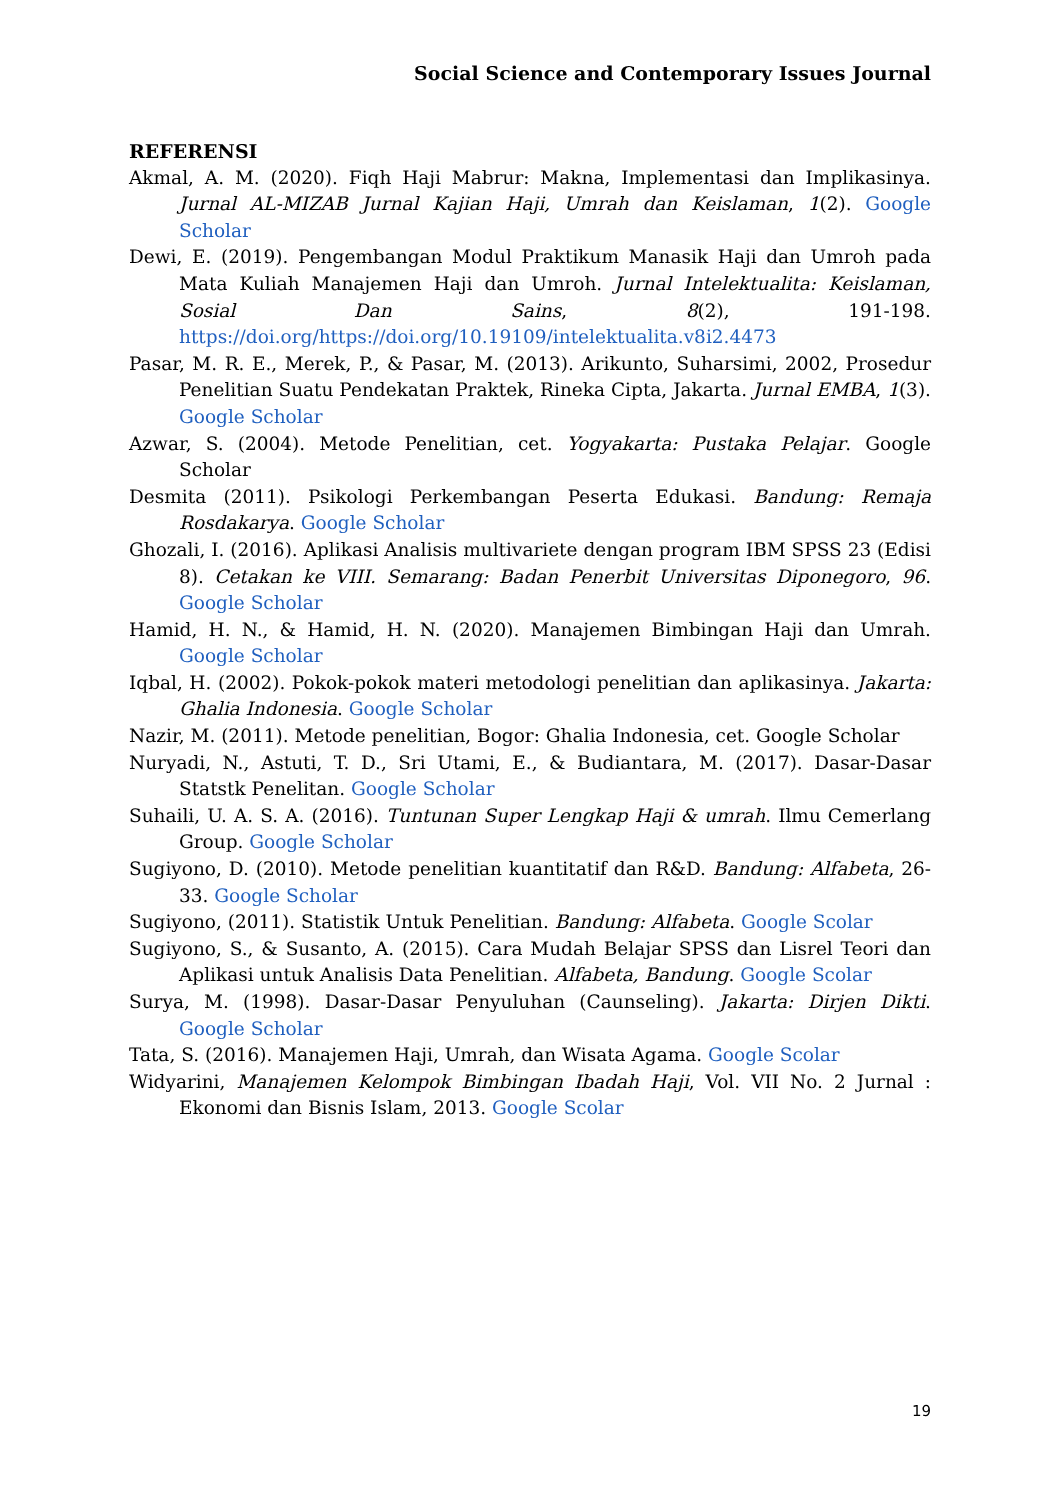Social Science and Contemporary Issues Journal
REFERENSI
Akmal, A. M. (2020). Fiqh Haji Mabrur: Makna, Implementasi dan Implikasinya. Jurnal AL-MIZAB Jurnal Kajian Haji, Umrah dan Keislaman, 1(2). Google Scholar
Dewi, E. (2019). Pengembangan Modul Praktikum Manasik Haji dan Umroh pada Mata Kuliah Manajemen Haji dan Umroh. Jurnal Intelektualita: Keislaman, Sosial Dan Sains, 8(2), 191-198. https://doi.org/https://doi.org/10.19109/intelektualita.v8i2.4473
Pasar, M. R. E., Merek, P., & Pasar, M. (2013). Arikunto, Suharsimi, 2002, Prosedur Penelitian Suatu Pendekatan Praktek, Rineka Cipta, Jakarta. Jurnal EMBA, 1(3). Google Scholar
Azwar, S. (2004). Metode Penelitian, cet. Yogyakarta: Pustaka Pelajar. Google Scholar
Desmita (2011). Psikologi Perkembangan Peserta Edukasi. Bandung: Remaja Rosdakarya. Google Scholar
Ghozali, I. (2016). Aplikasi Analisis multivariete dengan program IBM SPSS 23 (Edisi 8). Cetakan ke VIII. Semarang: Badan Penerbit Universitas Diponegoro, 96. Google Scholar
Hamid, H. N., & Hamid, H. N. (2020). Manajemen Bimbingan Haji dan Umrah. Google Scholar
Iqbal, H. (2002). Pokok-pokok materi metodologi penelitian dan aplikasinya. Jakarta: Ghalia Indonesia. Google Scholar
Nazir, M. (2011). Metode penelitian, Bogor: Ghalia Indonesia, cet. Google Scholar
Nuryadi, N., Astuti, T. D., Sri Utami, E., & Budiantara, M. (2017). Dasar-Dasar Statstk Penelitan. Google Scholar
Suhaili, U. A. S. A. (2016). Tuntunan Super Lengkap Haji & umrah. Ilmu Cemerlang Group. Google Scholar
Sugiyono, D. (2010). Metode penelitian kuantitatif dan R&D. Bandung: Alfabeta, 26-33. Google Scholar
Sugiyono, (2011). Statistik Untuk Penelitian. Bandung: Alfabeta. Google Scolar
Sugiyono, S., & Susanto, A. (2015). Cara Mudah Belajar SPSS dan Lisrel Teori dan Aplikasi untuk Analisis Data Penelitian. Alfabeta, Bandung. Google Scolar
Surya, M. (1998). Dasar-Dasar Penyuluhan (Caunseling). Jakarta: Dirjen Dikti. Google Scholar
Tata, S. (2016). Manajemen Haji, Umrah, dan Wisata Agama. Google Scolar
Widyarini, Manajemen Kelompok Bimbingan Ibadah Haji, Vol. VII No. 2 Jurnal : Ekonomi dan Bisnis Islam, 2013. Google Scolar
19